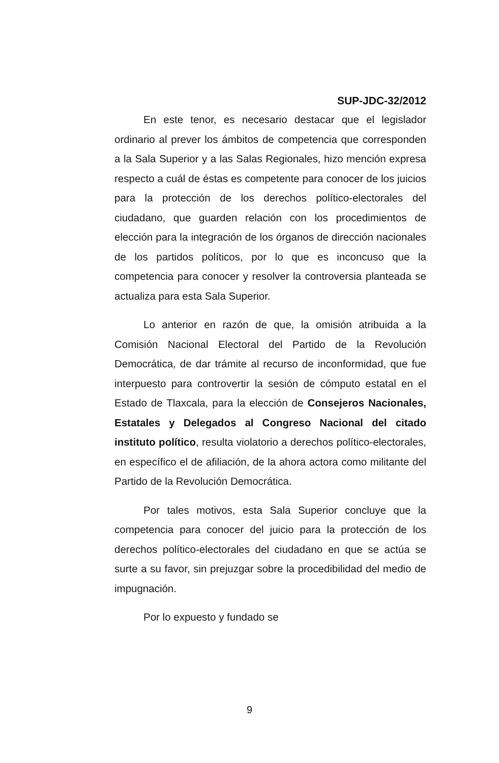SUP-JDC-32/2012
En este tenor, es necesario destacar que el legislador ordinario al prever los ámbitos de competencia que corresponden a la Sala Superior y a las Salas Regionales, hizo mención expresa respecto a cuál de éstas es competente para conocer de los juicios para la protección de los derechos político-electorales del ciudadano, que guarden relación con los procedimientos de elección para la integración de los órganos de dirección nacionales de los partidos políticos, por lo que es inconcuso que la competencia para conocer y resolver la controversia planteada se actualiza para esta Sala Superior.
Lo anterior en razón de que, la omisión atribuida a la Comisión Nacional Electoral del Partido de la Revolución Democrática, de dar trámite al recurso de inconformidad, que fue interpuesto para controvertir la sesión de cómputo estatal en el Estado de Tlaxcala, para la elección de Consejeros Nacionales, Estatales y Delegados al Congreso Nacional del citado instituto político, resulta violatorio a derechos político-electorales, en específico el de afiliación, de la ahora actora como militante del Partido de la Revolución Democrática.
Por tales motivos, esta Sala Superior concluye que la competencia para conocer del juicio para la protección de los derechos político-electorales del ciudadano en que se actúa se surte a su favor, sin prejuzgar sobre la procedibilidad del medio de impugnación.
Por lo expuesto y fundado se
9